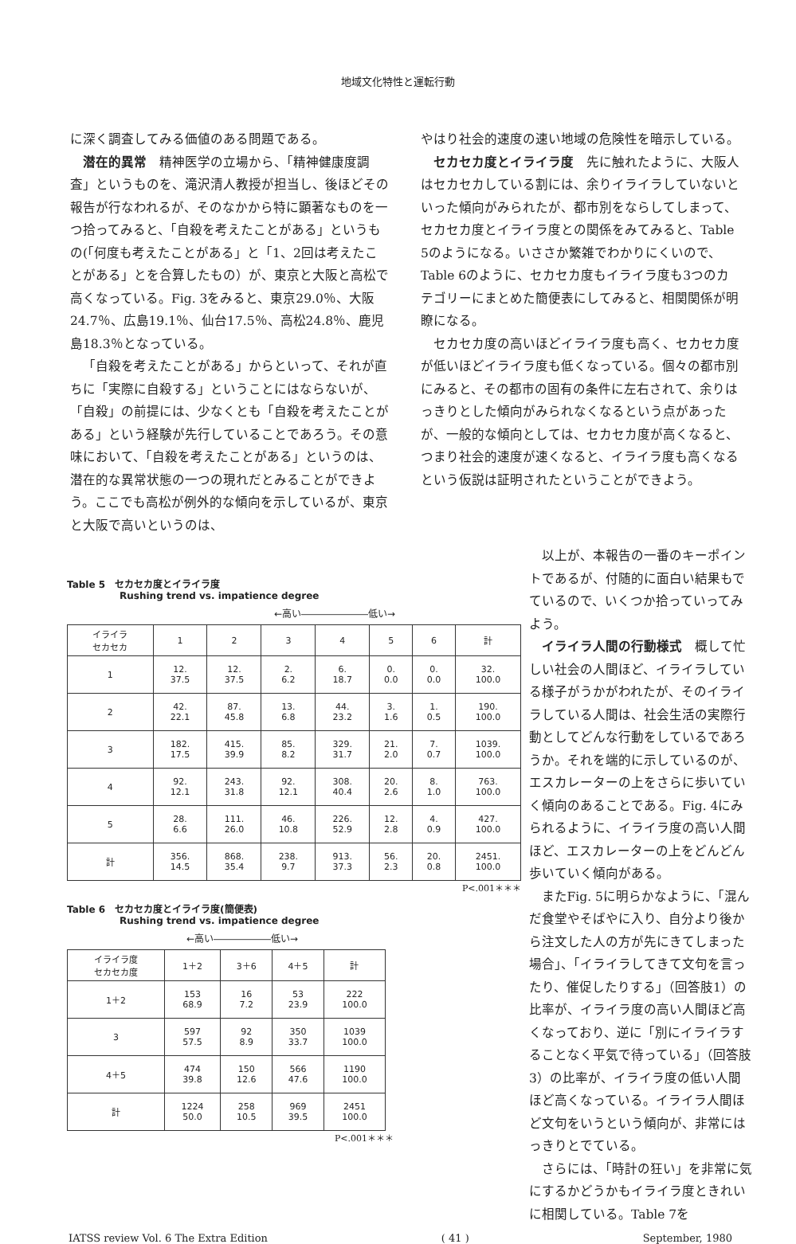地域文化特性と運転行動
に深く調査してみる価値のある問題である。
潜在的異常　精神医学の立場から、「精神健康度調査」というものを、滝沢清人教授が担当し、後ほどその報告が行なわれるが、そのなかから特に顕著なものを一つ拾ってみると、「自殺を考えたことがある」というもの(「何度も考えたことがある」と「1、2回は考えたことがある」とを合算したもの）が、東京と大阪と高松で高くなっている。Fig. 3をみると、東京29.0％、大阪24.7％、広島19.1％、仙台17.5％、高松24.8％、鹿児島18.3％となっている。
「自殺を考えたことがある」からといって、それが直ちに「実際に自殺する」ということにはならないが、「自殺」の前提には、少なくとも「自殺を考えたことがある」という経験が先行していることであろう。その意味において、「自殺を考えたことがある」というのは、潜在的な異常状態の一つの現れだとみることができよう。ここでも高松が例外的な傾向を示しているが、東京と大阪で高いというのは、
やはり社会的速度の速い地域の危険性を暗示している。
セカセカ度とイライラ度　先に触れたように、大阪人はセカセカしている割には、余りイライラしていないといった傾向がみられたが、都市別をならしてしまって、セカセカ度とイライラ度との関係をみてみると、Table 5のようになる。いささか繁雑でわかりにくいので、Table 6のように、セカセカ度もイライラ度も3つのカテゴリーにまとめた簡便表にしてみると、相関関係が明瞭になる。
セカセカ度の高いほどイライラ度も高く、セカセカ度が低いほどイライラ度も低くなっている。個々の都市別にみると、その都市の固有の条件に左右されて、余りはっきりとした傾向がみられなくなるという点があったが、一般的な傾向としては、セカセカ度が高くなると、つまり社会的速度が速くなると、イライラ度も高くなるという仮説は証明されたということができよう。
Table 5　セカセカ度とイライラ度
Rushing trend vs. impatience degree
←高い―――――――低い→
| イライラ セカセカ | 1 | 2 | 3 | 4 | 5 | 6 | 計 |
| --- | --- | --- | --- | --- | --- | --- | --- |
| 1 | 12. 37.5 | 12. 37.5 | 2. 6.2 | 6. 18.7 | 0. 0.0 | 0. 0.0 | 32. 100.0 |
| 2 | 42. 22.1 | 87. 45.8 | 13. 6.8 | 44. 23.2 | 3. 1.6 | 1. 0.5 | 190. 100.0 |
| 3 | 182. 17.5 | 415. 39.9 | 85. 8.2 | 329. 31.7 | 21. 2.0 | 7. 0.7 | 1039. 100.0 |
| 4 | 92. 12.1 | 243. 31.8 | 92. 12.1 | 308. 40.4 | 20. 2.6 | 8. 1.0 | 763. 100.0 |
| 5 | 28. 6.6 | 111. 26.0 | 46. 10.8 | 226. 52.9 | 12. 2.8 | 4. 0.9 | 427. 100.0 |
| 計 | 356. 14.5 | 868. 35.4 | 238. 9.7 | 913. 37.3 | 56. 2.3 | 20. 0.8 | 2451. 100.0 |
P<.001＊＊＊
Table 6　セカセカ度とイライラ度(簡便表)
Rushing trend vs. impatience degree
←高い――――――低い→
| イライラ度 セカセカ度 | 1＋2 | 3＋6 | 4＋5 | 計 |
| --- | --- | --- | --- | --- |
| 1＋2 | 153 68.9 | 16 7.2 | 53 23.9 | 222 100.0 |
| 3 | 597 57.5 | 92 8.9 | 350 33.7 | 1039 100.0 |
| 4＋5 | 474 39.8 | 150 12.6 | 566 47.6 | 1190 100.0 |
| 計 | 1224 50.0 | 258 10.5 | 969 39.5 | 2451 100.0 |
P<.001＊＊＊
以上が、本報告の一番のキーポイントであるが、付随的に面白い結果もでているので、いくつか拾っていってみよう。
イライラ人間の行動様式　概して忙しい社会の人間ほど、イライラしている様子がうかがわれたが、そのイライラしている人間は、社会生活の実際行動としてどんな行動をしているであろうか。それを端的に示しているのが、エスカレーターの上をさらに歩いていく傾向のあることである。Fig. 4にみられるように、イライラ度の高い人間ほど、エスカレーターの上をどんどん歩いていく傾向がある。
またFig. 5に明らかなように、「混んだ食堂やそばやに入り、自分より後から注文した人の方が先にきてしまった場合」、「イライラしてきて文句を言ったり、催促したりする」（回答肢1）の比率が、イライラ度の高い人間ほど高くなっており、逆に「別にイライラすることなく平気で待っている」（回答肢3）の比率が、イライラ度の低い人間ほど高くなっている。イライラ人間ほど文句をいうという傾向が、非常にはっきりとでている。
さらには、「時計の狂い」を非常に気にするかどうかもイライラ度ときれいに相関している。Table 7を
IATSS review Vol. 6 The Extra Edition ( 41 ) September, 1980